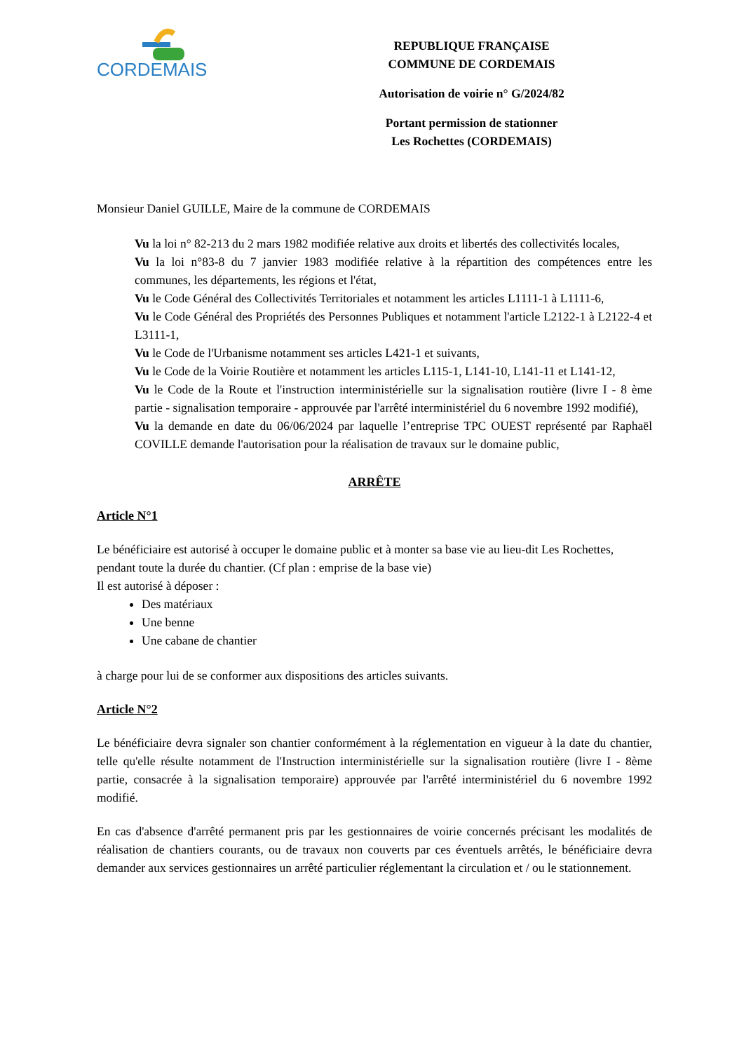CORDEMAIS
REPUBLIQUE FRANÇAISE
COMMUNE DE CORDEMAIS
Autorisation de voirie n° G/2024/82
Portant permission de stationner
Les Rochettes (CORDEMAIS)
Monsieur Daniel GUILLE, Maire de la commune de CORDEMAIS
Vu la loi n° 82-213 du 2 mars 1982 modifiée relative aux droits et libertés des collectivités locales,
Vu la loi n°83-8 du 7 janvier 1983 modifiée relative à la répartition des compétences entre les communes, les départements, les régions et l'état,
Vu le Code Général des Collectivités Territoriales et notamment les articles L1111-1 à L1111-6,
Vu le Code Général des Propriétés des Personnes Publiques et notamment l'article L2122-1 à L2122-4 et L3111-1,
Vu le Code de l'Urbanisme notamment ses articles L421-1 et suivants,
Vu le Code de la Voirie Routière et notamment les articles L115-1, L141-10, L141-11 et L141-12,
Vu le Code de la Route et l'instruction interministérielle sur la signalisation routière (livre I - 8 ème partie - signalisation temporaire - approuvée par l'arrêté interministériel du 6 novembre 1992 modifié),
Vu la demande en date du 06/06/2024 par laquelle l’entreprise TPC OUEST représenté par Raphaël COVILLE demande l'autorisation pour la réalisation de travaux sur le domaine public,
ARRÊTE
Article N°1
Le bénéficiaire est autorisé à occuper le domaine public et à monter sa base vie au lieu-dit Les Rochettes, pendant toute la durée du chantier. (Cf plan : emprise de la base vie)
Il est autorisé à déposer :
Des matériaux
Une benne
Une cabane de chantier
à charge pour lui de se conformer aux dispositions des articles suivants.
Article N°2
Le bénéficiaire devra signaler son chantier conformément à la réglementation en vigueur à la date du chantier, telle qu'elle résulte notamment de l'Instruction interministérielle sur la signalisation routière (livre I - 8ème partie, consacrée à la signalisation temporaire) approuvée par l'arrêté interministériel du 6 novembre 1992 modifié.
En cas d'absence d'arrêté permanent pris par les gestionnaires de voirie concernés précisant les modalités de réalisation de chantiers courants, ou de travaux non couverts par ces éventuels arrêtés, le bénéficiaire devra demander aux services gestionnaires un arrêté particulier réglementant la circulation et / ou le stationnement.